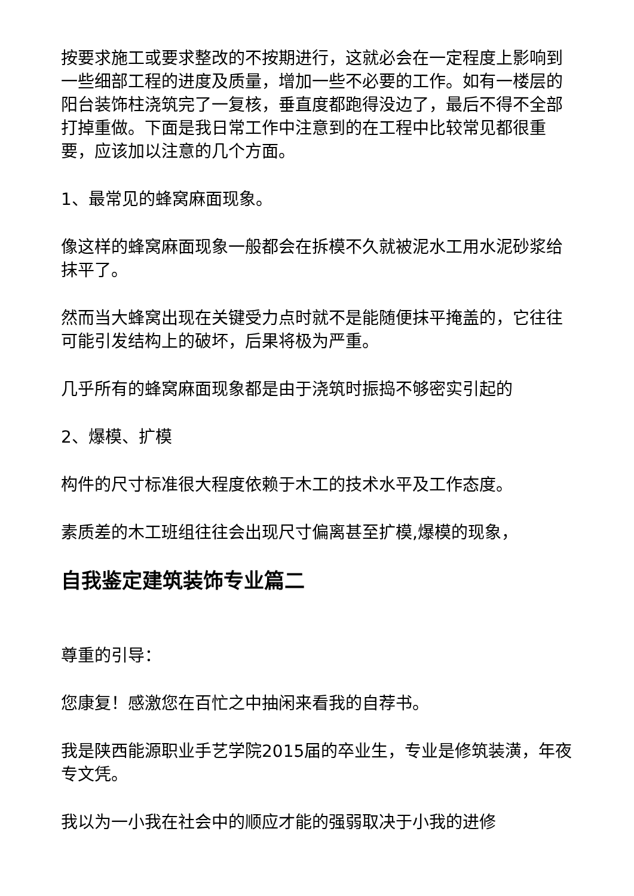按要求施工或要求整改的不按期进行，这就必会在一定程度上影响到一些细部工程的进度及质量，增加一些不必要的工作。如有一楼层的阳台装饰柱浇筑完了一复核，垂直度都跑得没边了，最后不得不全部打掉重做。下面是我日常工作中注意到的在工程中比较常见都很重要，应该加以注意的几个方面。
1、最常见的蜂窝麻面现象。
像这样的蜂窝麻面现象一般都会在拆模不久就被泥水工用水泥砂浆给抹平了。
然而当大蜂窝出现在关键受力点时就不是能随便抹平掩盖的，它往往可能引发结构上的破坏，后果将极为严重。
几乎所有的蜂窝麻面现象都是由于浇筑时振捣不够密实引起的
2、爆模、扩模
构件的尺寸标准很大程度依赖于木工的技术水平及工作态度。
素质差的木工班组往往会出现尺寸偏离甚至扩模,爆模的现象，
自我鉴定建筑装饰专业篇二
尊重的引导：
您康复！感激您在百忙之中抽闲来看我的自荐书。
我是陕西能源职业手艺学院2015届的卒业生，专业是修筑装潢，年夜专文凭。
我以为一小我在社会中的顺应才能的强弱取决于小我的进修